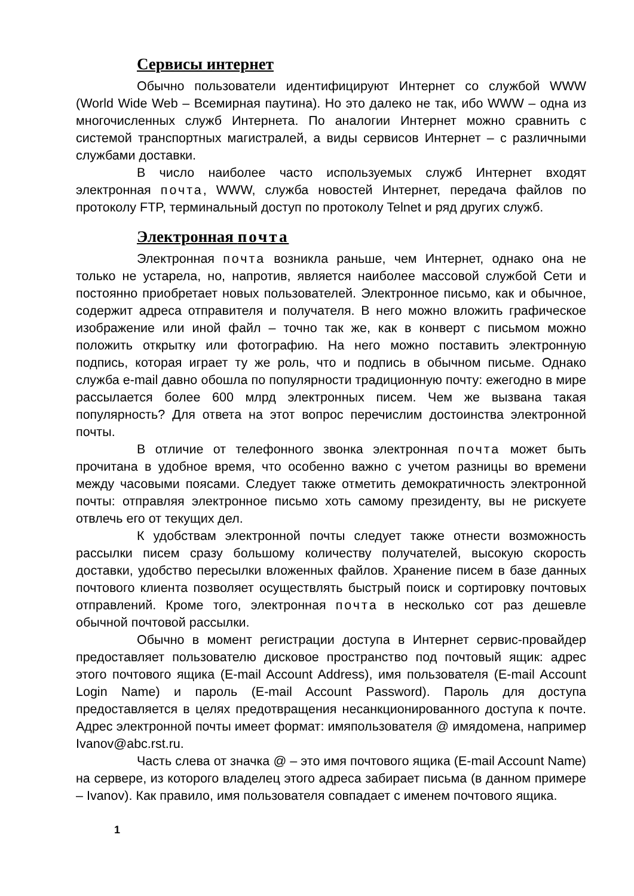Сервисы интернет
Обычно пользователи идентифицируют Интернет со службой WWW (World Wide Web – Всемирная паутина). Но это далеко не так, ибо WWW – одна из многочисленных служб Интернета. По аналогии Интернет можно сравнить с системой транспортных магистралей, а виды сервисов Интернет – с различными службами доставки.
В число наиболее часто используемых служб Интернет входят электронная почта, WWW, служба новостей Интернет, передача файлов по протоколу FTP, терминальный доступ по протоколу Telnet и ряд других служб.
Электронная почта
Электронная почта возникла раньше, чем Интернет, однако она не только не устарела, но, напротив, является наиболее массовой службой Сети и постоянно приобретает новых пользователей. Электронное письмо, как и обычное, содержит адреса отправителя и получателя. В него можно вложить графическое изображение или иной файл – точно так же, как в конверт с письмом можно положить открытку или фотографию. На него можно поставить электронную подпись, которая играет ту же роль, что и подпись в обычном письме. Однако служба e-mail давно обошла по популярности традиционную почту: ежегодно в мире рассылается более 600 млрд электронных писем. Чем же вызвана такая популярность? Для ответа на этот вопрос перечислим достоинства электронной почты.
В отличие от телефонного звонка электронная почта может быть прочитана в удобное время, что особенно важно с учетом разницы во времени между часовыми поясами. Следует также отметить демократичность электронной почты: отправляя электронное письмо хоть самому президенту, вы не рискуете отвлечь его от текущих дел.
К удобствам электронной почты следует также отнести возможность рассылки писем сразу большому количеству получателей, высокую скорость доставки, удобство пересылки вложенных файлов. Хранение писем в базе данных почтового клиента позволяет осуществлять быстрый поиск и сортировку почтовых отправлений. Кроме того, электронная почта в несколько сот раз дешевле обычной почтовой рассылки.
Обычно в момент регистрации доступа в Интернет сервис-провайдер предоставляет пользователю дисковое пространство под почтовый ящик: адрес этого почтового ящика (E-mail Account Address), имя пользователя (E-mail Account Login Name) и пароль (E-mail Account Password). Пароль для доступа предоставляется в целях предотвращения несанкционированного доступа к почте. Адрес электронной почты имеет формат: имяпользователя @ имядомена, например Ivanov@abc.rst.ru.
Часть слева от значка @ – это имя почтового ящика (E-mail Account Name) на сервере, из которого владелец этого адреса забирает письма (в данном примере – Ivanov). Как правило, имя пользователя совпадает с именем почтового ящика.
1